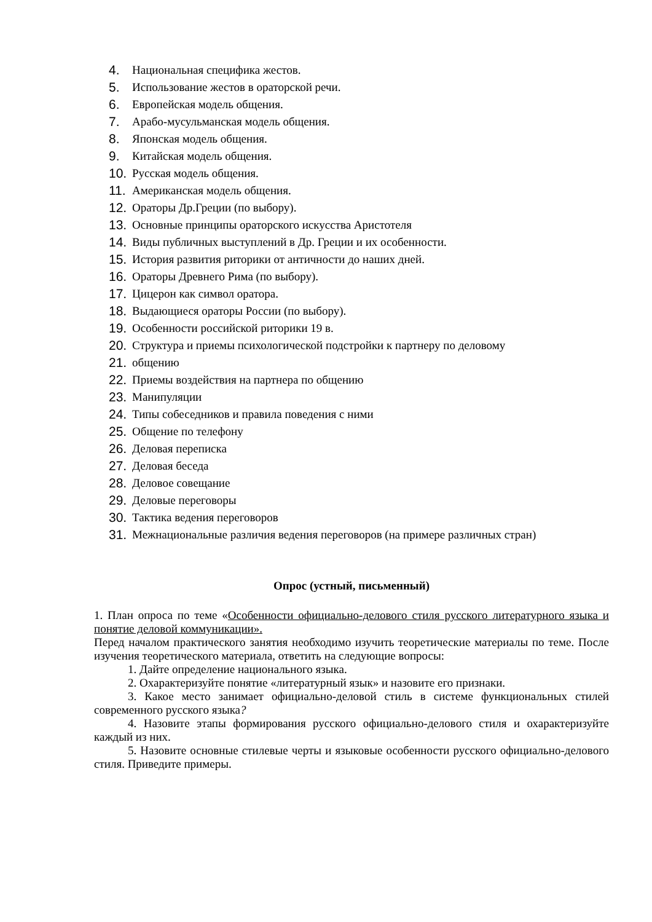4. Национальная специфика жестов.
5. Использование жестов в ораторской речи.
6. Европейская модель общения.
7. Арабо-мусульманская модель общения.
8. Японская модель общения.
9. Китайская модель общения.
10. Русская модель общения.
11. Американская модель общения.
12. Ораторы Др.Греции (по выбору).
13. Основные принципы ораторского искусства Аристотеля
14. Виды публичных выступлений в Др. Греции и их особенности.
15. История развития риторики от античности до наших дней.
16. Ораторы Древнего Рима (по выбору).
17. Цицерон как символ оратора.
18. Выдающиеся ораторы России (по выбору).
19. Особенности российской риторики 19 в.
20. Структура и приемы психологической подстройки к партнеру по деловому
21. общению
22. Приемы воздействия на партнера по общению
23. Манипуляции
24. Типы собеседников и правила поведения с ними
25. Общение по телефону
26. Деловая переписка
27. Деловая беседа
28. Деловое совещание
29. Деловые переговоры
30. Тактика ведения переговоров
31. Межнациональные различия ведения переговоров (на примере различных стран)
Опрос (устный, письменный)
1. План опроса по теме «Особенности официально-делового стиля русского литературного языка и понятие деловой коммуникации».
Перед началом практического занятия необходимо изучить теоретические материалы по теме. После изучения теоретического материала, ответить на следующие вопросы:
1. Дайте определение национального языка.
2. Охарактеризуйте понятие «литературный язык» и назовите его признаки.
3. Какое место занимает официально-деловой стиль в системе функциональных стилей современного русского языка?
4. Назовите этапы формирования русского официально-делового стиля и охарактеризуйте каждый из них.
5. Назовите основные стилевые черты и языковые особенности русского официально-делового стиля. Приведите примеры.